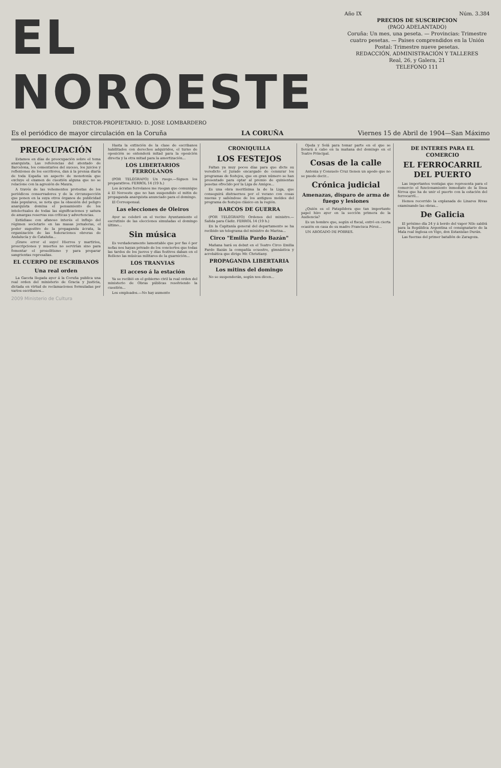EL NOROESTE
DIRECTOR-PROPIETARIO: D. JOSE LOMBARDERO
Año IX Núm. 3.384
PRECIOS DE SUSCRIPCION
(PAGO ADELANTADO)
Coruña: Un mes, una peseta. — Provincias: Trimestre cuatro pesetas. — Paises comprendidos en la Unión Postal: Trimestre nueve pesetas.
REDACCIÓN, ADMINISTRACIÓN Y TALLERES
Real, 26, y Galera, 21
TELEFONO 111
Es el periódico de mayor circulación en la Coruña LA CORUÑA Viernes 15 de Abril de 1904—San Máximo
PREOCUPACIÓN
Estamos en días de preocupación sobre el tema anarquista. Las referencias del atentado de Barcelona, los comentarios del suceso, los juicios y reflexiones de los escritores, dan á la prensa diaria de toda España un aspecto de monotonía que excluye el examen de cuestión alguna que no se relacione con la agresión de Maura.
A través de las vehementes protestas de los periódicos conservadores y de la circunspección que ponen en la suya otros órganos de publicidad más populares, se nota que la obsesión del peligro anarquista domina el pensamiento de los intelectuales de todas las significaciones y satura de amargas reservas sus críticas y advertencias.
Estúdiase con afanoso interés el influjo del régimen societario en las masas jornaleras, el poder sugestivo de la propaganda ácrata, la organización de las federaciones obreras de Andalucía y de Cataluña...
¡Grave error el suyo! Hierros y martirios, proscripciones y muertes no servirían sino para fomentar el proselitismo y para preparar sangrientas represalias.
EL CUERPO DE ESCRIBANOS
Una real orden
La Gaceta llegada ayer á la Coruña publica una real orden del ministerio de Gracia y Justicia, dictada en virtud de reclamaciones formuladas por varios escribanos...
Hasta la extinción de la clase de escribanos habilitados con derechos adquiridos, el turno de oposición se entenderá mitad para la oposición directa y la otra mitad para la amortización...
LOS LIBERTARIOS FERROLANOS
(POR TELÉGRAFO) Un ruego.—Siguen los preparativos. FERROL 14 (19 h.)
Los ácratas ferrolanos me ruegan que comunique á El Noroeste que no han suspendido el mitin de propaganda anarquista anunciado para el domingo.
El Corresponsal.
Las elecciones de Oleiros
Ayer se celebró en el vecino Ayuntamiento el escrutinio de las elecciones simuladas el domingo último...
Sin música
Es verdaderamente lamentable que por fas ó por nefas nos hayan privado de los conciertos que todas las tardes de los jueves y días festivos daban en el Relleno las músicas militares de la guarnición...
LOS TRANVIAS
El acceso á la estación
Ya se recibió en el gobierno civil la real orden del ministerio de Obras públicas resolviendo la cuestión...
Los empleados.—No hay aumento
CRONIQUILLA
LOS FESTEJOS
Faltan ya muy pocos días para que dicte su veredicto el Jurado encargado de censurar los programas de festejos, que en gran número se han presentado para optar al premio de quinientas pesetas ofrecido por la Liga de Amigos...
Es una obra meritísima la de la Liga, que conseguirá distraernos por el verano con cosas nuevas y saliéndose de los antiguos moldes del programa de festejos clásico en la región.
BARCOS DE GUERRA
(POR TELÉGRAFO) Ordenes del ministro.—Salida para Cádiz. FERROL 14 (19 h.)
En la Capitanía general del departamento se ha recibido un telegrama del ministro de Marina...
Circo "Emilia Pardo Bazán"
Mañana hará su debut en el Teatro Circo Emilia Pardo Bazán la compañía ecuestre, gimnástica y acrobática que dirige Mr. Christiany.
PROPAGANDA LIBERTARIA
Los mitins del domingo
No se suspenderán, según nos dicen...
Ojeda y Solá para tomar parte en el que se llevará á cabo en la mañana del domingo en el Teatro Principal.
Cosas de la calle
Antonia y Consuelo Cruz tienen un apodo que no se puede decir...
Crónica judicial
Amenazas, disparo de arma de fuego y lesiones
¿Quién es el Patapildora que tan importante papel hizo ayer en la sección primera de la Audiencia?
Es un hombre que, según el fiscal, entró en cierta ocasión en casa de su madre Francisca Pérez...
UN ABOGADO DE POBRES.
DE INTERES PARA EL COMERCIO
EL FERROCARRIL DEL PUERTO
Las importantes ventajas que representa para el comercio el funcionamiento inmediato de la línea férrea que ha de unir el puerto con la estación del ferrocarril...
Hemos recorrido la explanada de Linares Rivas examinando las obras...
De Galicia
El próximo día 24 y á bordo del vapor Nile saldrá para la República Argentina el consignatario de la Mala real inglesa en Vigo, don Estanislao Durán.
Las fuerzas del primer batallón de Zaragoza.
2009 Ministerio de Cultura